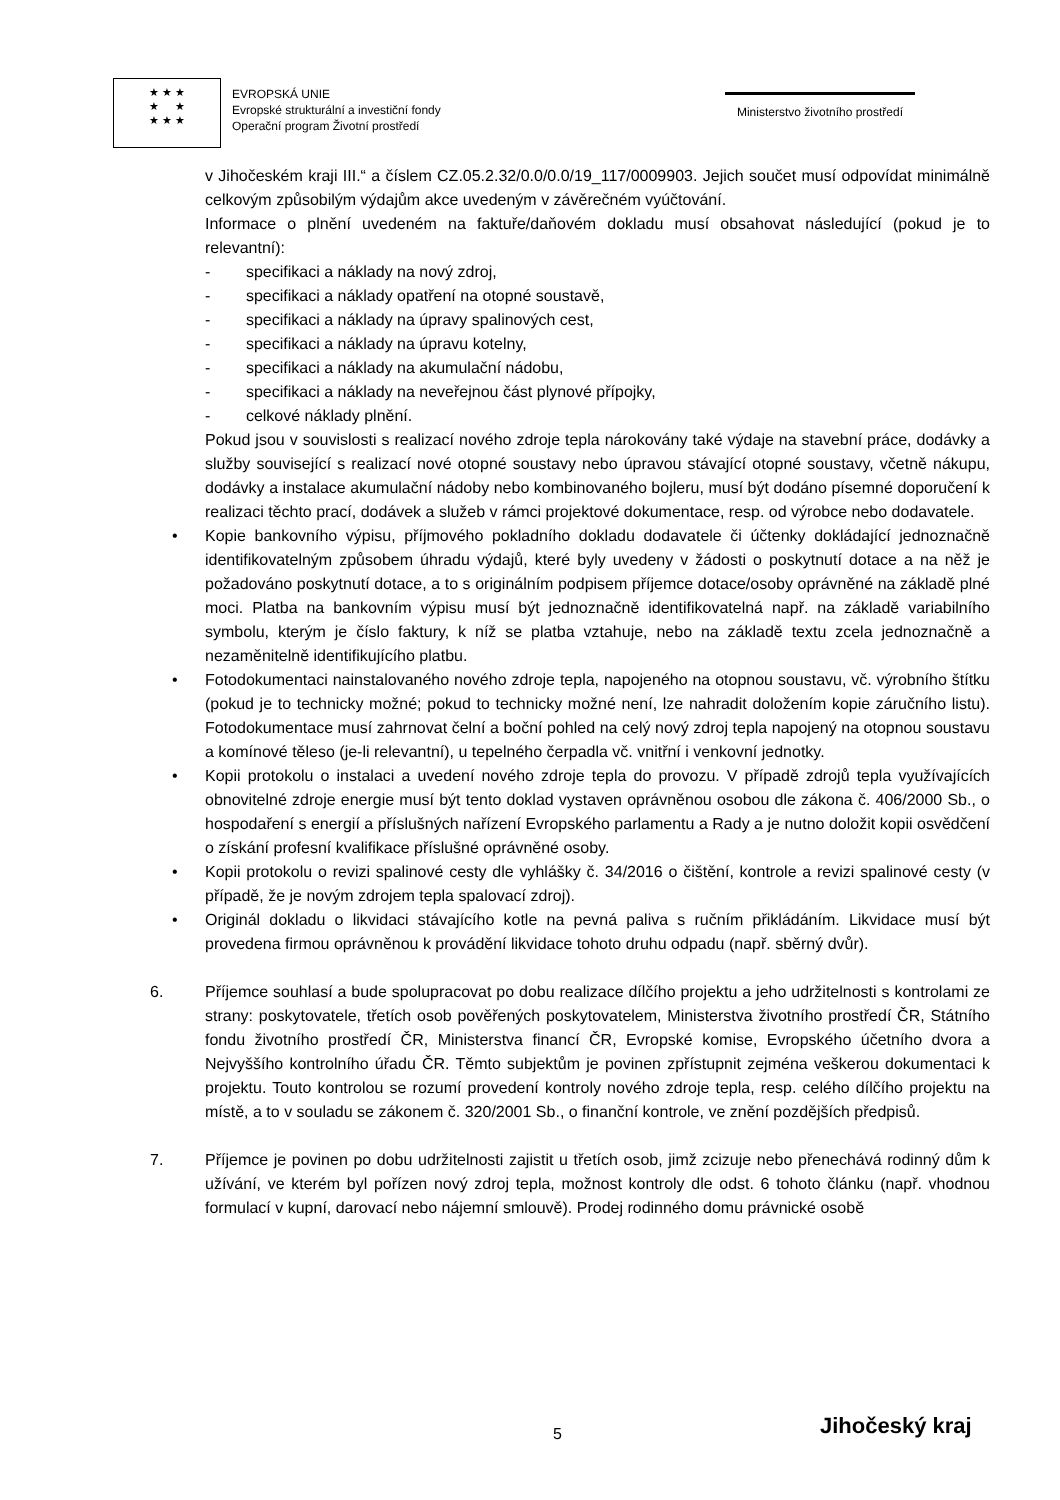★ ★ ★
★ ★
★ ★ ★
EVROPSKÁ UNIE
Evropské strukturální a investiční fondy
Operační program Životní prostředí
Ministerstvo životního prostředí
v Jihočeském kraji III.“ a číslem CZ.05.2.32/0.0/0.0/19_117/0009903. Jejich součet musí odpovídat minimálně celkovým způsobilým výdajům akce uvedeným v závěrečném vyúčtování.
Informace o plnění uvedeném na faktuře/daňovém dokladu musí obsahovat následující (pokud je to relevantní):
- specifikaci a náklady na nový zdroj,
- specifikaci a náklady opatření na otopné soustavě,
- specifikaci a náklady na úpravy spalinových cest,
- specifikaci a náklady na úpravu kotelny,
- specifikaci a náklady na akumulační nádobu,
- specifikaci a náklady na neveřejnou část plynové přípojky,
- celkové náklady plnění.
Pokud jsou v souvislosti s realizací nového zdroje tepla nárokovány také výdaje na stavební práce, dodávky a služby související s realizací nové otopné soustavy nebo úpravou stávající otopné soustavy, včetně nákupu, dodávky a instalace akumulační nádoby nebo kombinovaného bojleru, musí být dodáno písemné doporučení k realizaci těchto prací, dodávek a služeb v rámci projektové dokumentace, resp. od výrobce nebo dodavatele.
• Kopie bankovního výpisu, příjmového pokladního dokladu dodavatele či účtenky dokládající jednoznačně identifikovatelným způsobem úhradu výdajů, které byly uvedeny v žádosti o poskytnutí dotace a na něž je požadováno poskytnutí dotace, a to s originálním podpisem příjemce dotace/osoby oprávněné na základě plné moci. Platba na bankovním výpisu musí být jednoznačně identifikovatelná např. na základě variabilního symbolu, kterým je číslo faktury, k níž se platba vztahuje, nebo na základě textu zcela jednoznačně a nezaměnitelně identifikujícího platbu.
• Fotodokumentaci nainstalovaného nového zdroje tepla, napojeného na otopnou soustavu, vč. výrobního štítku (pokud je to technicky možné; pokud to technicky možné není, lze nahradit doložením kopie záručního listu). Fotodokumentace musí zahrnovat čelní a boční pohled na celý nový zdroj tepla napojený na otopnou soustavu a komínové těleso (je-li relevantní), u tepelného čerpadla vč. vnitřní i venkovní jednotky.
• Kopii protokolu o instalaci a uvedení nového zdroje tepla do provozu. V případě zdrojů tepla využívajících obnovitelné zdroje energie musí být tento doklad vystaven oprávněnou osobou dle zákona č. 406/2000 Sb., o hospodaření s energií a příslušných nařízení Evropského parlamentu a Rady a je nutno doložit kopii osvědčení o získání profesní kvalifikace příslušné oprávněné osoby.
• Kopii protokolu o revizi spalinové cesty dle vyhlášky č. 34/2016 o čištění, kontrole a revizi spalinové cesty (v případě, že je novým zdrojem tepla spalovací zdroj).
• Originál dokladu o likvidaci stávajícího kotle na pevná paliva s ručním přikládáním. Likvidace musí být provedena firmou oprávněnou k provádění likvidace tohoto druhu odpadu (např. sběrný dvůr).
6. Příjemce souhlasí a bude spolupracovat po dobu realizace dílčího projektu a jeho udržitelnosti s kontrolami ze strany: poskytovatele, třetích osob pověřených poskytovatelem, Ministerstva životního prostředí ČR, Státního fondu životního prostředí ČR, Ministerstva financí ČR, Evropské komise, Evropského účetního dvora a Nejvyššího kontrolního úřadu ČR. Těmto subjektům je povinen zpřístupnit zejména veškerou dokumentaci k projektu. Touto kontrolou se rozumí provedení kontroly nového zdroje tepla, resp. celého dílčího projektu na místě, a to v souladu se zákonem č. 320/2001 Sb., o finanční kontrole, ve znění pozdějších předpisů.
7. Příjemce je povinen po dobu udržitelnosti zajistit u třetích osob, jimž zcizuje nebo přenechává rodinný dům k užívání, ve kterém byl pořízen nový zdroj tepla, možnost kontroly dle odst. 6 tohoto článku (např. vhodnou formulací v kupní, darovací nebo nájemní smlouvě). Prodej rodinného domu právnické osobě
5 Jihočeský kraj